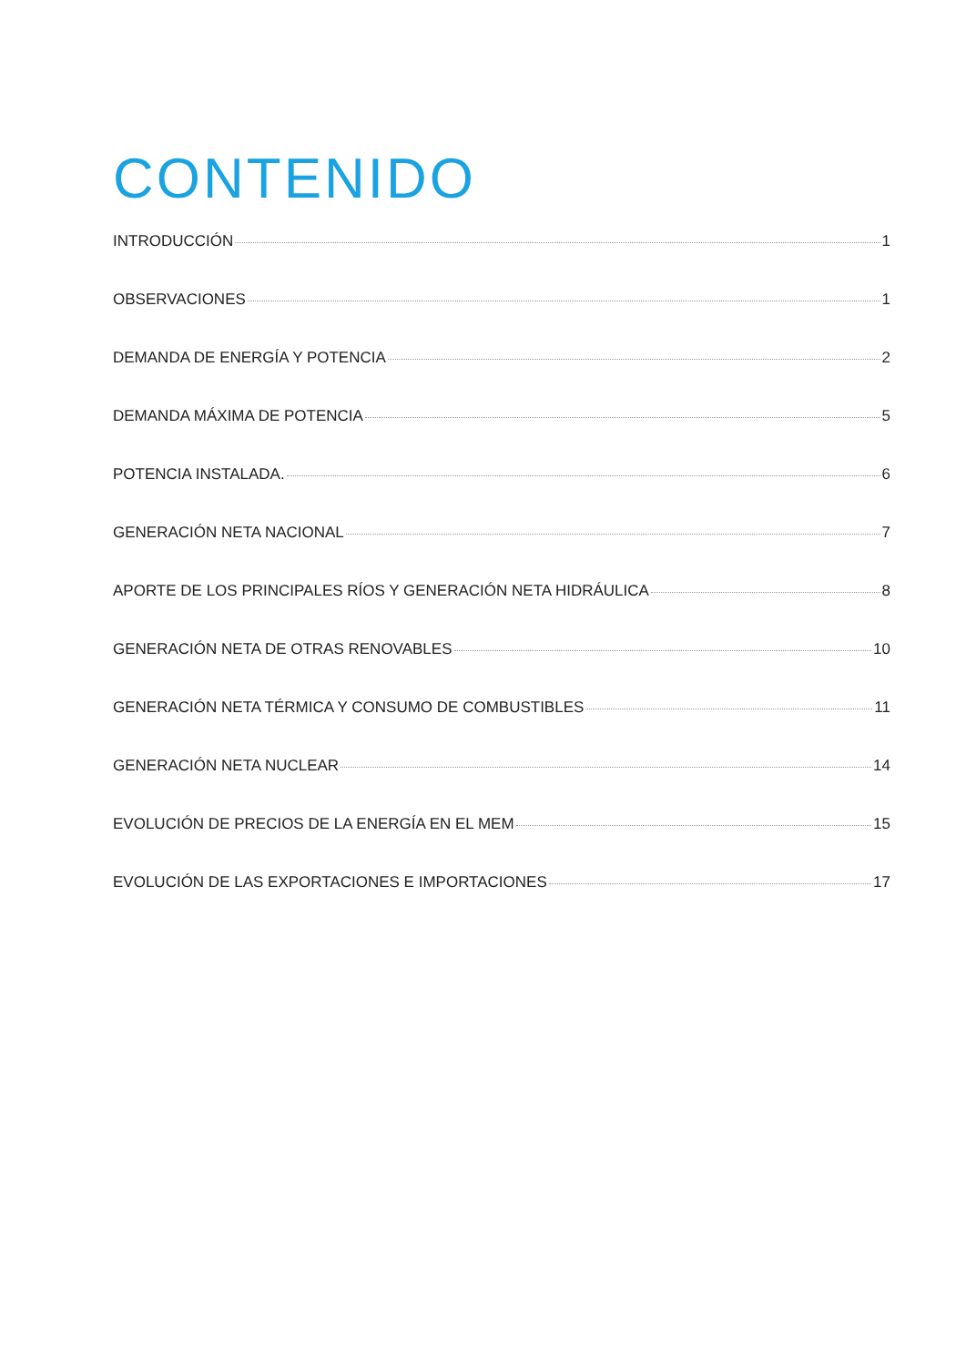CONTENIDO
INTRODUCCIÓN 1
OBSERVACIONES 1
DEMANDA DE ENERGÍA Y POTENCIA 2
DEMANDA MÁXIMA DE POTENCIA 5
POTENCIA INSTALADA. 6
GENERACIÓN NETA NACIONAL 7
APORTE DE LOS PRINCIPALES RÍOS Y GENERACIÓN NETA HIDRÁULICA 8
GENERACIÓN NETA DE OTRAS RENOVABLES 10
GENERACIÓN NETA TÉRMICA Y CONSUMO DE COMBUSTIBLES 11
GENERACIÓN NETA NUCLEAR 14
EVOLUCIÓN DE PRECIOS DE LA ENERGÍA EN EL MEM 15
EVOLUCIÓN DE LAS EXPORTACIONES E IMPORTACIONES 17